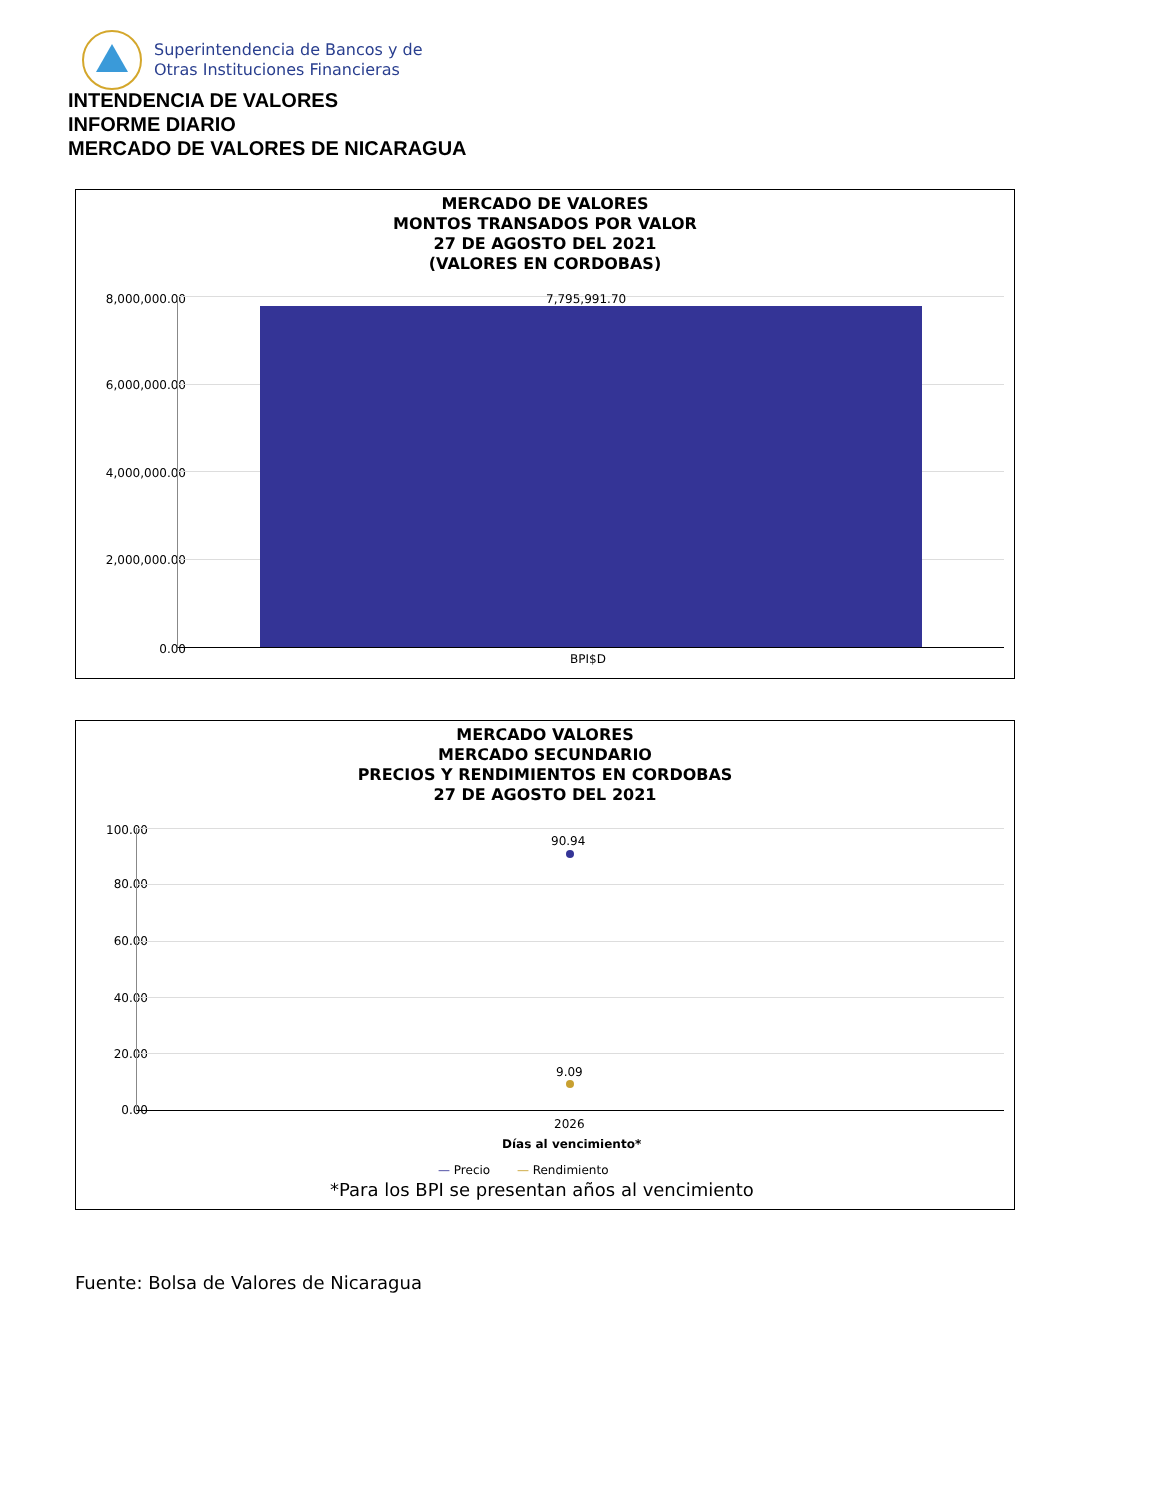Superintendencia de Bancos y de
Otras Instituciones Financieras
INTENDENCIA DE VALORES
INFORME DIARIO
MERCADO DE VALORES DE NICARAGUA
MERCADO DE VALORES
MONTOS TRANSADOS POR VALOR
27 DE AGOSTO DEL 2021
(VALORES EN CORDOBAS)
8,000,000.00
6,000,000.00
4,000,000.00
2,000,000.00
0.00
7,795,991.70
BPI$D
MERCADO VALORES
MERCADO SECUNDARIO
PRECIOS Y RENDIMIENTOS EN CORDOBAS
27 DE AGOSTO DEL 2021
100.00
80.00
60.00
40.00
20.00
0.00
90.94
9.09
2026
Días al vencimiento*
— Precio — Rendimiento
*Para los BPI se presentan años al vencimiento
Fuente: Bolsa de Valores de Nicaragua